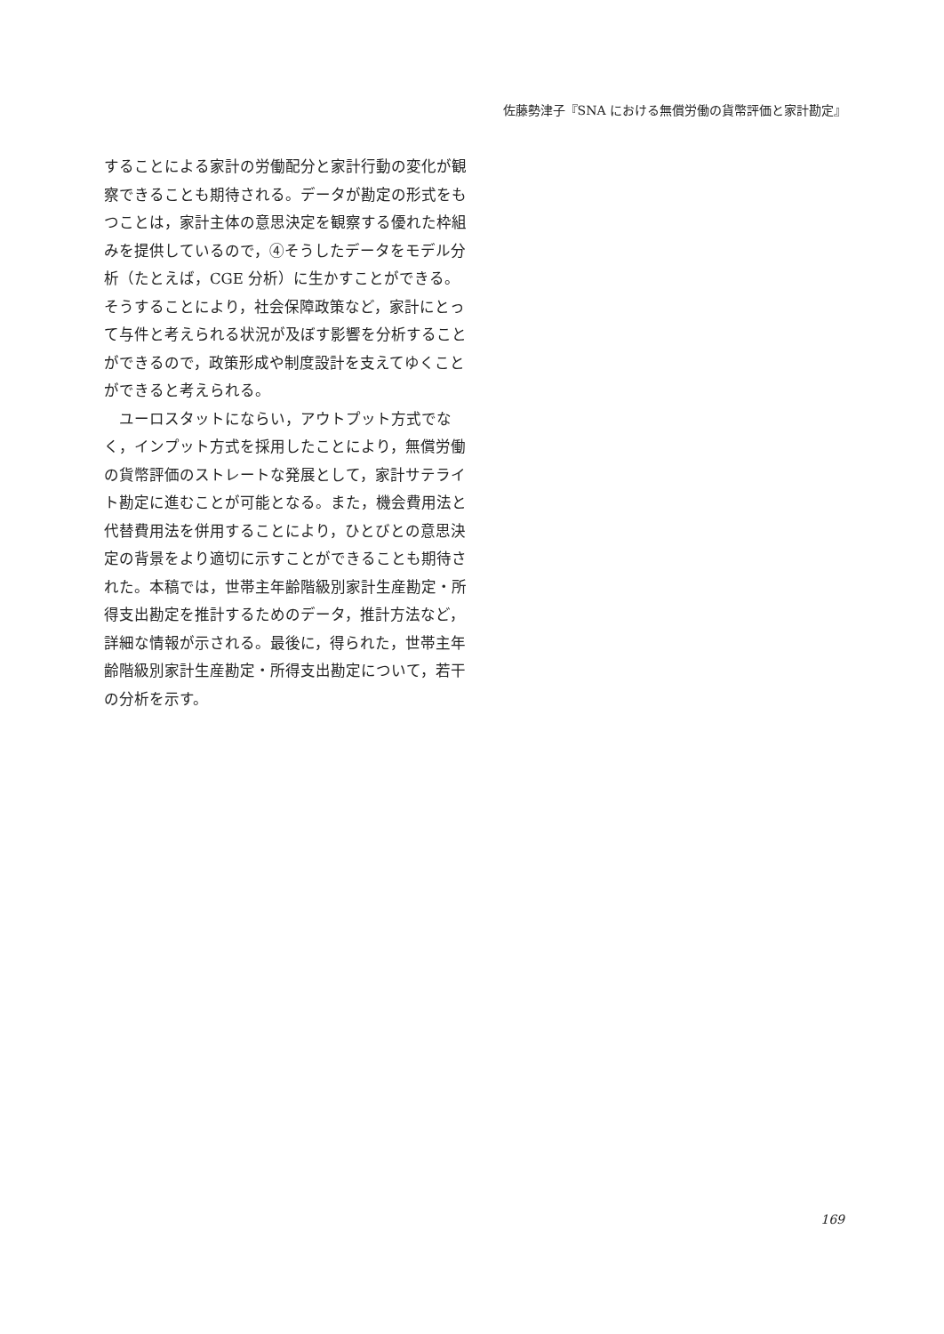佐藤勢津子『SNA における無償労働の貨幣評価と家計勘定』
することによる家計の労働配分と家計行動の変化が観察できることも期待される。データが勘定の形式をもつことは，家計主体の意思決定を観察する優れた枠組みを提供しているので，④そうしたデータをモデル分析（たとえば，CGE 分析）に生かすことができる。そうすることにより，社会保障政策など，家計にとって与件と考えられる状況が及ぼす影響を分析することができるので，政策形成や制度設計を支えてゆくことができると考えられる。
　ユーロスタットにならい，アウトプット方式でなく，インプット方式を採用したことにより，無償労働の貨幣評価のストレートな発展として，家計サテライト勘定に進むことが可能となる。また，機会費用法と代替費用法を併用することにより，ひとびとの意思決定の背景をより適切に示すことができることも期待された。本稿では，世帯主年齢階級別家計生産勘定・所得支出勘定を推計するためのデータ，推計方法など，詳細な情報が示される。最後に，得られた，世帯主年齢階級別家計生産勘定・所得支出勘定について，若干の分析を示す。
169